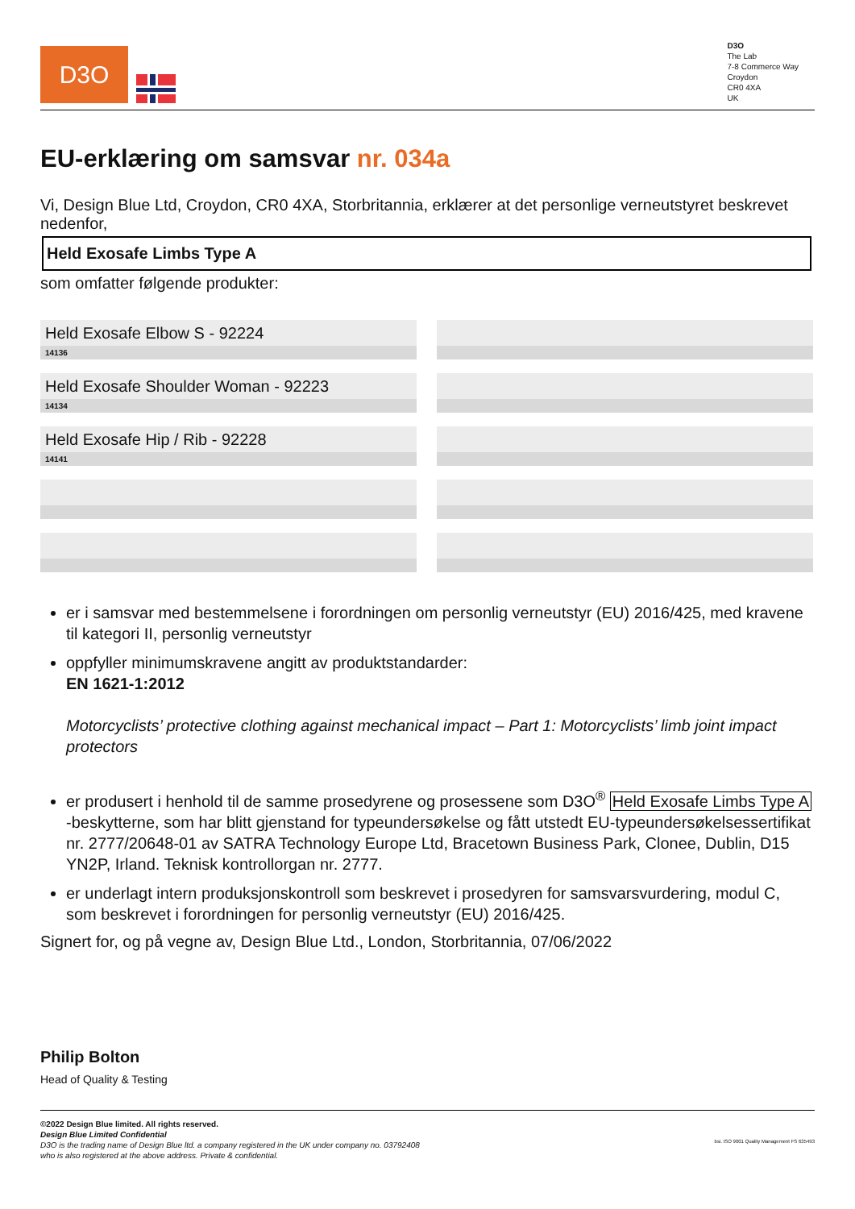D3O
D3O
The Lab
7-8 Commerce Way
Croydon
CR0 4XA
UK
EU-erklæring om samsvar nr. 034a
Vi, Design Blue Ltd, Croydon, CR0 4XA, Storbritannia, erklærer at det personlige verneutstyret beskrevet nedenfor,
Held Exosafe Limbs Type A
som omfatter følgende produkter:
Held Exosafe Elbow S - 92224
14136
Held Exosafe Shoulder Woman - 92223
14134
Held Exosafe Hip / Rib - 92228
14141
er i samsvar med bestemmelsene i forordningen om personlig verneutstyr (EU) 2016/425, med kravene til kategori II, personlig verneutstyr
oppfyller minimumskravene angitt av produktstandarder:
EN 1621-1:2012
Motorcyclists’ protective clothing against mechanical impact – Part 1: Motorcyclists’ limb joint impact protectors
er produsert i henhold til de samme prosedyrene og prosessene som D3O<sup>®</sup> Held Exosafe Limbs Type A -beskytterne, som har blitt gjenstand for typeundersøkelse og fått utstedt EU-typeundersøkelsessertifikat nr. 2777/20648-01 av SATRA Technology Europe Ltd, Bracetown Business Park, Clonee, Dublin, D15 YN2P, Irland. Teknisk kontrollorgan nr. 2777.
er underlagt intern produksjonskontroll som beskrevet i prosedyren for samsvarsvurdering, modul C, som beskrevet i forordningen for personlig verneutstyr (EU) 2016/425.
Signert for, og på vegne av, Design Blue Ltd., London, Storbritannia, 07/06/2022
Philip Bolton
Head of Quality & Testing
©2022 Design Blue limited. All rights reserved.
Design Blue Limited Confidential
D3O is the trading name of Design Blue ltd. a company registered in the UK under company no. 03792408
who is also registered at the above address. Private & confidential.
bsi. ISO 9001 Quality Management FS 635493